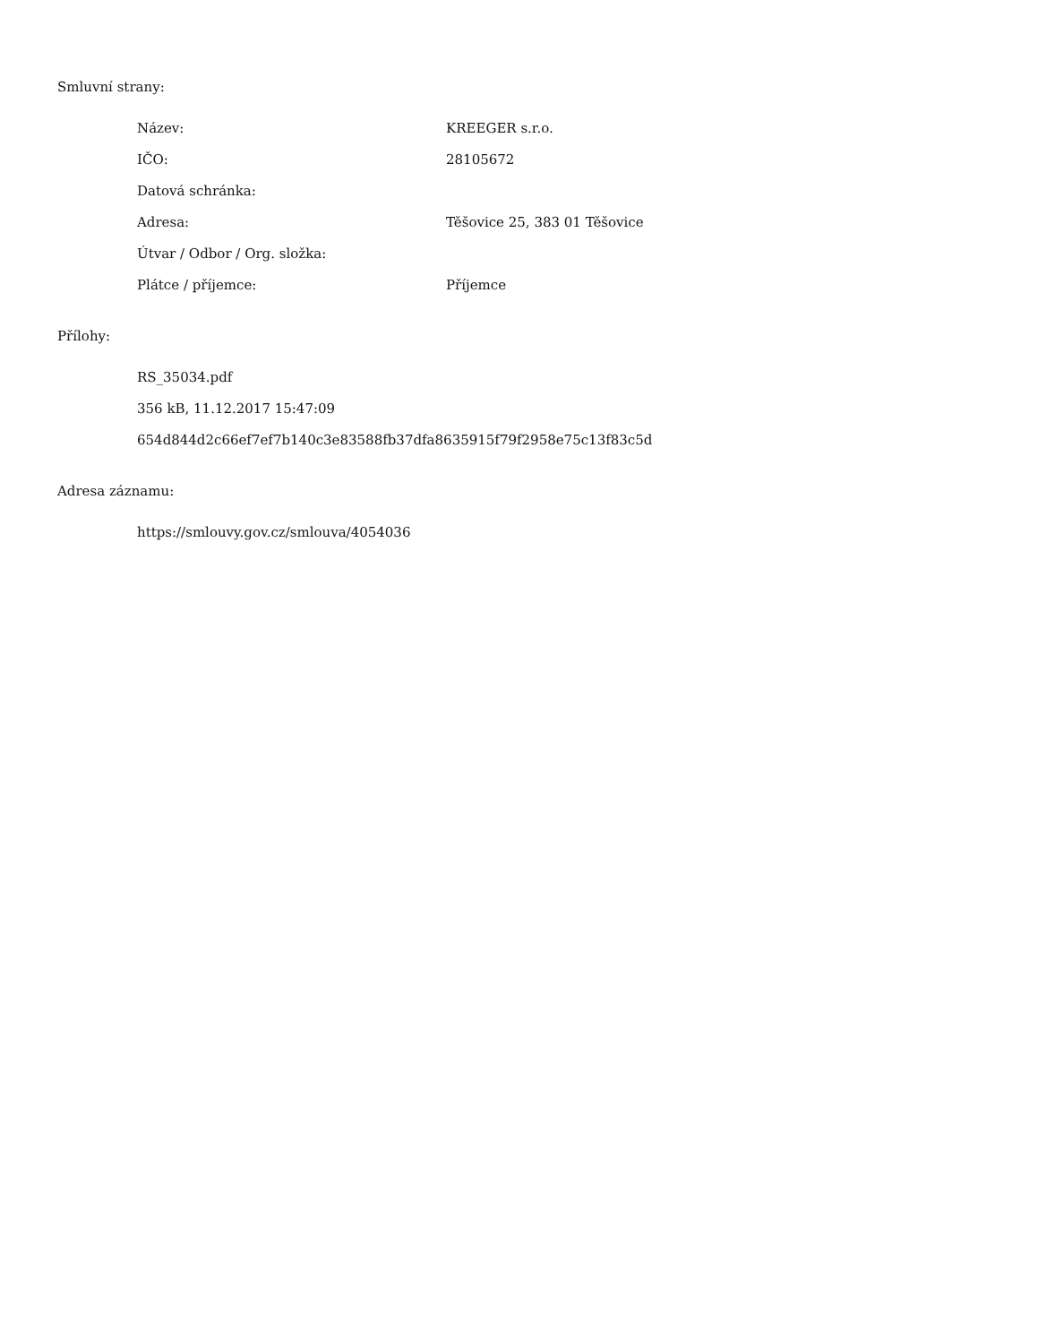Smluvní strany:
| Název: | KREEGER s.r.o. |
| IČO: | 28105672 |
| Datová schránka: | |
| Adresa: | Těšovice 25, 383 01 Těšovice |
| Útvar / Odbor / Org. složka: | |
| Plátce / příjemce: | Příjemce |
Přílohy:
RS_35034.pdf
356 kB, 11.12.2017 15:47:09
654d844d2c66ef7ef7b140c3e83588fb37dfa8635915f79f2958e75c13f83c5d
Adresa záznamu:
https://smlouvy.gov.cz/smlouva/4054036